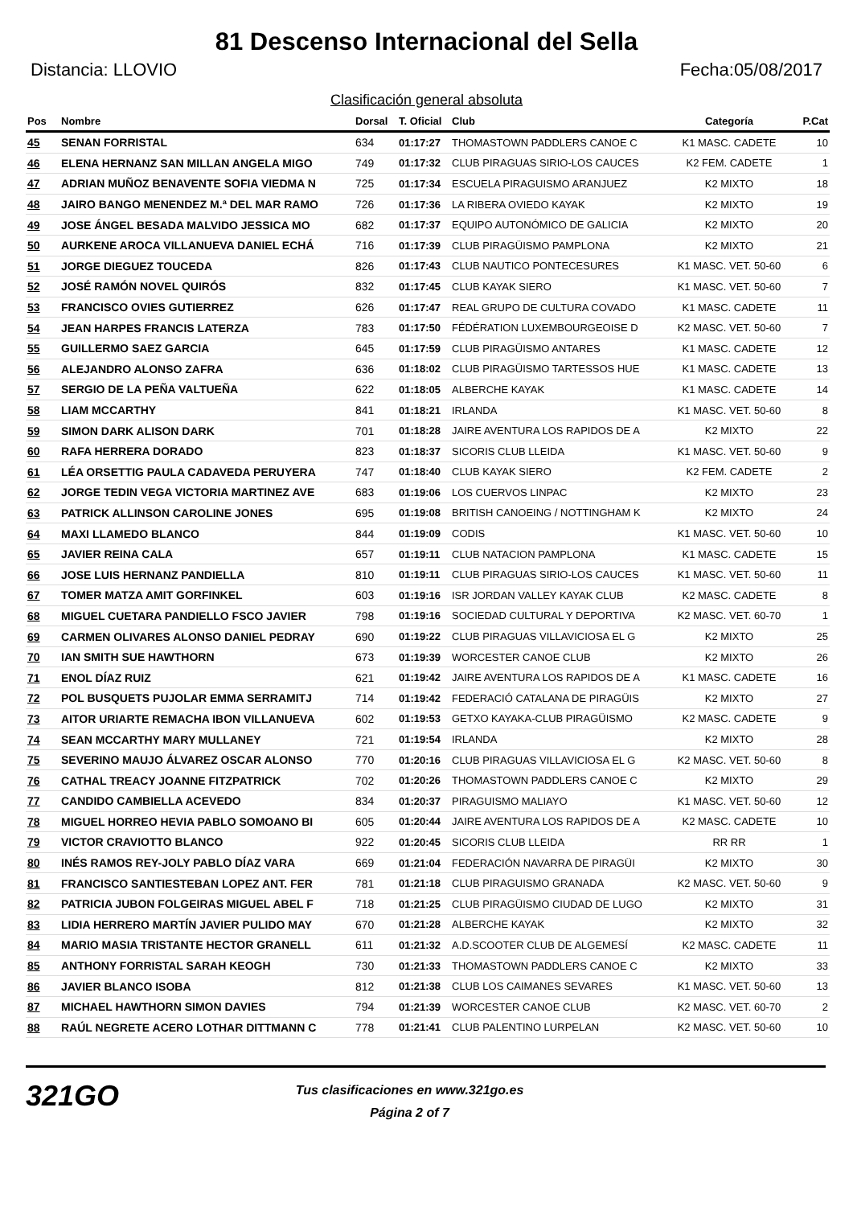81 Descenso Internacional del Sella
Distancia: LLOVIO Fecha:05/08/2017
Clasificación general absoluta
| Pos | Nombre | Dorsal | T. Oficial | Club | Categoría | P.Cat |
| --- | --- | --- | --- | --- | --- | --- |
| 45 | SENAN FORRISTAL | 634 | 01:17:27 | THOMASTOWN PADDLERS CANOE C | K1 MASC. CADETE | 10 |
| 46 | ELENA HERNANZ SAN MILLAN ANGELA MIGO | 749 | 01:17:32 | CLUB PIRAGUAS SIRIO-LOS CAUCES | K2 FEM. CADETE | 1 |
| 47 | ADRIAN MUÑOZ BENAVENTE SOFIA VIEDMA N | 725 | 01:17:34 | ESCUELA PIRAGUISMO ARANJUEZ | K2 MIXTO | 18 |
| 48 | JAIRO BANGO MENENDEZ M.ª DEL MAR RAMO | 726 | 01:17:36 | LA RIBERA OVIEDO KAYAK | K2 MIXTO | 19 |
| 49 | JOSE ÁNGEL BESADA MALVIDO JESSICA MO | 682 | 01:17:37 | EQUIPO AUTONÓMICO DE GALICIA | K2 MIXTO | 20 |
| 50 | AURKENE AROCA VILLANUEVA DANIEL ECHÁ | 716 | 01:17:39 | CLUB PIRAGÜISMO PAMPLONA | K2 MIXTO | 21 |
| 51 | JORGE DIEGUEZ TOUCEDA | 826 | 01:17:43 | CLUB NAUTICO PONTECESURES | K1 MASC. VET. 50-60 | 6 |
| 52 | JOSÉ RAMÓN NOVEL QUIRÓS | 832 | 01:17:45 | CLUB KAYAK SIERO | K1 MASC. VET. 50-60 | 7 |
| 53 | FRANCISCO OVIES GUTIERREZ | 626 | 01:17:47 | REAL GRUPO DE CULTURA COVADO | K1 MASC. CADETE | 11 |
| 54 | JEAN HARPES FRANCIS LATERZA | 783 | 01:17:50 | FÉDÉRATION LUXEMBOURGEOISE D | K2 MASC. VET. 50-60 | 7 |
| 55 | GUILLERMO SAEZ GARCIA | 645 | 01:17:59 | CLUB PIRAGÜISMO ANTARES | K1 MASC. CADETE | 12 |
| 56 | ALEJANDRO ALONSO ZAFRA | 636 | 01:18:02 | CLUB PIRAGÜISMO TARTESSOS HUE | K1 MASC. CADETE | 13 |
| 57 | SERGIO DE LA PEÑA VALTUEÑA | 622 | 01:18:05 | ALBERCHE KAYAK | K1 MASC. CADETE | 14 |
| 58 | LIAM MCCARTHY | 841 | 01:18:21 | IRLANDA | K1 MASC. VET. 50-60 | 8 |
| 59 | SIMON DARK ALISON DARK | 701 | 01:18:28 | JAIRE AVENTURA LOS RAPIDOS DE A | K2 MIXTO | 22 |
| 60 | RAFA HERRERA DORADO | 823 | 01:18:37 | SICORIS CLUB LLEIDA | K1 MASC. VET. 50-60 | 9 |
| 61 | LÉA ORSETTIG PAULA CADAVEDA PERUYERA | 747 | 01:18:40 | CLUB KAYAK SIERO | K2 FEM. CADETE | 2 |
| 62 | JORGE TEDIN VEGA VICTORIA MARTINEZ AVE | 683 | 01:19:06 | LOS CUERVOS LINPAC | K2 MIXTO | 23 |
| 63 | PATRICK ALLINSON CAROLINE JONES | 695 | 01:19:08 | BRITISH CANOEING / NOTTINGHAM K | K2 MIXTO | 24 |
| 64 | MAXI LLAMEDO BLANCO | 844 | 01:19:09 | CODIS | K1 MASC. VET. 50-60 | 10 |
| 65 | JAVIER REINA CALA | 657 | 01:19:11 | CLUB NATACION PAMPLONA | K1 MASC. CADETE | 15 |
| 66 | JOSE LUIS HERNANZ PANDIELLA | 810 | 01:19:11 | CLUB PIRAGUAS SIRIO-LOS CAUCES | K1 MASC. VET. 50-60 | 11 |
| 67 | TOMER MATZA AMIT GORFINKEL | 603 | 01:19:16 | ISR JORDAN VALLEY KAYAK CLUB | K2 MASC. CADETE | 8 |
| 68 | MIGUEL CUETARA PANDIELLO FSCO JAVIER | 798 | 01:19:16 | SOCIEDAD CULTURAL Y DEPORTIVA | K2 MASC. VET. 60-70 | 1 |
| 69 | CARMEN OLIVARES ALONSO DANIEL PEDRAY | 690 | 01:19:22 | CLUB PIRAGUAS VILLAVICIOSA EL G | K2 MIXTO | 25 |
| 70 | IAN SMITH SUE HAWTHORN | 673 | 01:19:39 | WORCESTER CANOE CLUB | K2 MIXTO | 26 |
| 71 | ENOL DÍAZ RUIZ | 621 | 01:19:42 | JAIRE AVENTURA LOS RAPIDOS DE A | K1 MASC. CADETE | 16 |
| 72 | POL BUSQUETS PUJOLAR EMMA SERRAMITJ | 714 | 01:19:42 | FEDERACIÓ CATALANA DE PIRAGÜIS | K2 MIXTO | 27 |
| 73 | AITOR URIARTE REMACHA IBON VILLANUEVA | 602 | 01:19:53 | GETXO KAYAKA-CLUB PIRAGÜISMO | K2 MASC. CADETE | 9 |
| 74 | SEAN MCCARTHY MARY MULLANEY | 721 | 01:19:54 | IRLANDA | K2 MIXTO | 28 |
| 75 | SEVERINO MAUJO ÁLVAREZ OSCAR ALONSO | 770 | 01:20:16 | CLUB PIRAGUAS VILLAVICIOSA EL G | K2 MASC. VET. 50-60 | 8 |
| 76 | CATHAL TREACY JOANNE FITZPATRICK | 702 | 01:20:26 | THOMASTOWN PADDLERS CANOE C | K2 MIXTO | 29 |
| 77 | CANDIDO CAMBIELLA ACEVEDO | 834 | 01:20:37 | PIRAGUISMO MALIAYO | K1 MASC. VET. 50-60 | 12 |
| 78 | MIGUEL HORREO HEVIA PABLO SOMOANO BI | 605 | 01:20:44 | JAIRE AVENTURA LOS RAPIDOS DE A | K2 MASC. CADETE | 10 |
| 79 | VICTOR CRAVIOTTO BLANCO | 922 | 01:20:45 | SICORIS CLUB LLEIDA | RR RR | 1 |
| 80 | INÉS RAMOS REY-JOLY PABLO DÍAZ VARA | 669 | 01:21:04 | FEDERACIÓN NAVARRA DE PIRAGÜI | K2 MIXTO | 30 |
| 81 | FRANCISCO SANTIESTEBAN LOPEZ ANT. FER | 781 | 01:21:18 | CLUB PIRAGUISMO GRANADA | K2 MASC. VET. 50-60 | 9 |
| 82 | PATRICIA JUBON FOLGEIRAS MIGUEL ABEL F | 718 | 01:21:25 | CLUB PIRAGÜISMO CIUDAD DE LUGO | K2 MIXTO | 31 |
| 83 | LIDIA HERRERO MARTÍN JAVIER PULIDO MAY | 670 | 01:21:28 | ALBERCHE KAYAK | K2 MIXTO | 32 |
| 84 | MARIO MASIA TRISTANTE HECTOR GRANELL | 611 | 01:21:32 | A.D.SCOOTER CLUB DE ALGEMESÍ | K2 MASC. CADETE | 11 |
| 85 | ANTHONY FORRISTAL SARAH KEOGH | 730 | 01:21:33 | THOMASTOWN PADDLERS CANOE C | K2 MIXTO | 33 |
| 86 | JAVIER BLANCO ISOBA | 812 | 01:21:38 | CLUB LOS CAIMANES SEVARES | K1 MASC. VET. 50-60 | 13 |
| 87 | MICHAEL HAWTHORN SIMON DAVIES | 794 | 01:21:39 | WORCESTER CANOE CLUB | K2 MASC. VET. 60-70 | 2 |
| 88 | RAÚL NEGRETE ACERO LOTHAR DITTMANN C | 778 | 01:21:41 | CLUB PALENTINO LURPELAN | K2 MASC. VET. 50-60 | 10 |
321GO
Tus clasificaciones en www.321go.es
Página 2 of 7